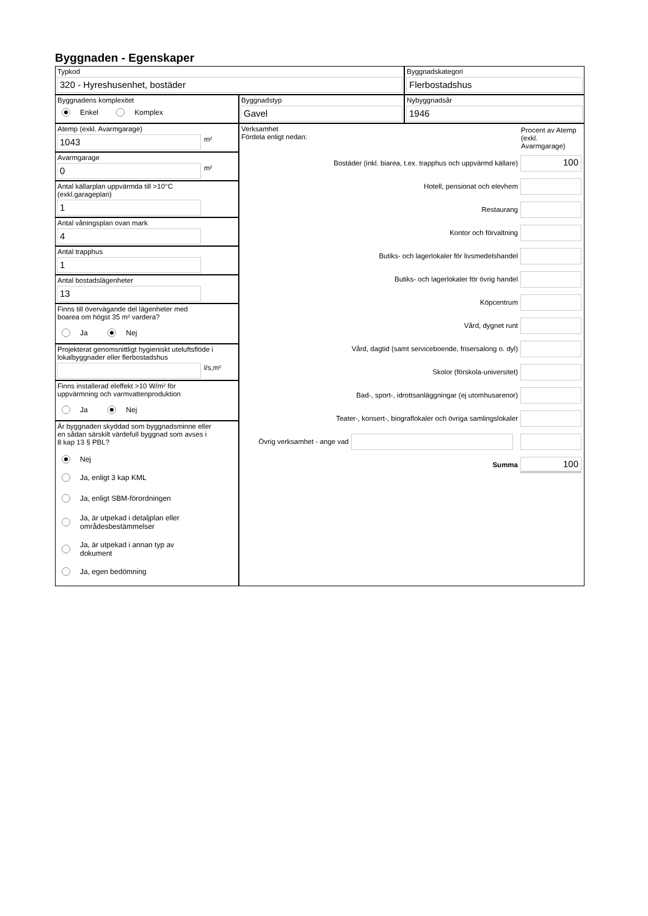Byggnaden - Egenskaper
Typkod
320 - Hyreshusenhet, bostäder
Byggnadskategori
Flerbostadshus
Byggnadens komplexitet
Enkel Komplex
Byggnadstyp
Gavel
Nybyggnadsår
1946
Atemp (exkl. Avarmgarage)
1043
m²
Avarmgarage
0
m²
Antal källarplan uppvärmda till >10°C
(exkl.garageplan)
1
Antal våningsplan ovan mark
4
Antal trapphus
1
Antal bostadslägenheter
13
Finns till övervägande del lägenheter med
boarea om högst 35 m² vardera?
Ja Nej
Projekterat genomsnittligt hygieniskt uteluftsflöde i
lokalbyggnader eller flerbostadshus
l/s,m²
Finns installerad eleffekt >10 W/m² för
uppvärmning och varmvattenproduktion
Ja Nej
Är byggnaden skyddad som byggnadsminne eller
en sådan särskilt värdefull byggnad som avses i
8 kap 13 § PBL?
Nej
Ja, enligt 3 kap KML
Ja, enligt SBM-förordningen
Ja, är utpekad i detaljplan eller
områdesbestämmelser
Ja, är utpekad i annan typ av
dokument
Ja, egen bedömning
Verksamhet
Fördela enligt nedan:
Procent av Atemp (exkl. Avarmgarage)
Bostäder (inkl. biarea, t.ex. trapphus och uppvärmd källare)
100
Hotell, pensionat och elevhem
Restaurang
Kontor och förvaltning
Butiks- och lagerlokaler för livsmedelshandel
Butiks- och lagerlokaler för övrig handel
Köpcentrum
Vård, dygnet runt
Vård, dagtid (samt serviceboende, frisersalong o. dyl)
Skolor (förskola-universitet)
Bad-, sport-, idrottsanläggningar (ej utomhusarenor)
Teater-, konsert-, biograflokaler och övriga samlingslokaler
Övrig verksamhet - ange vad
Summa
100